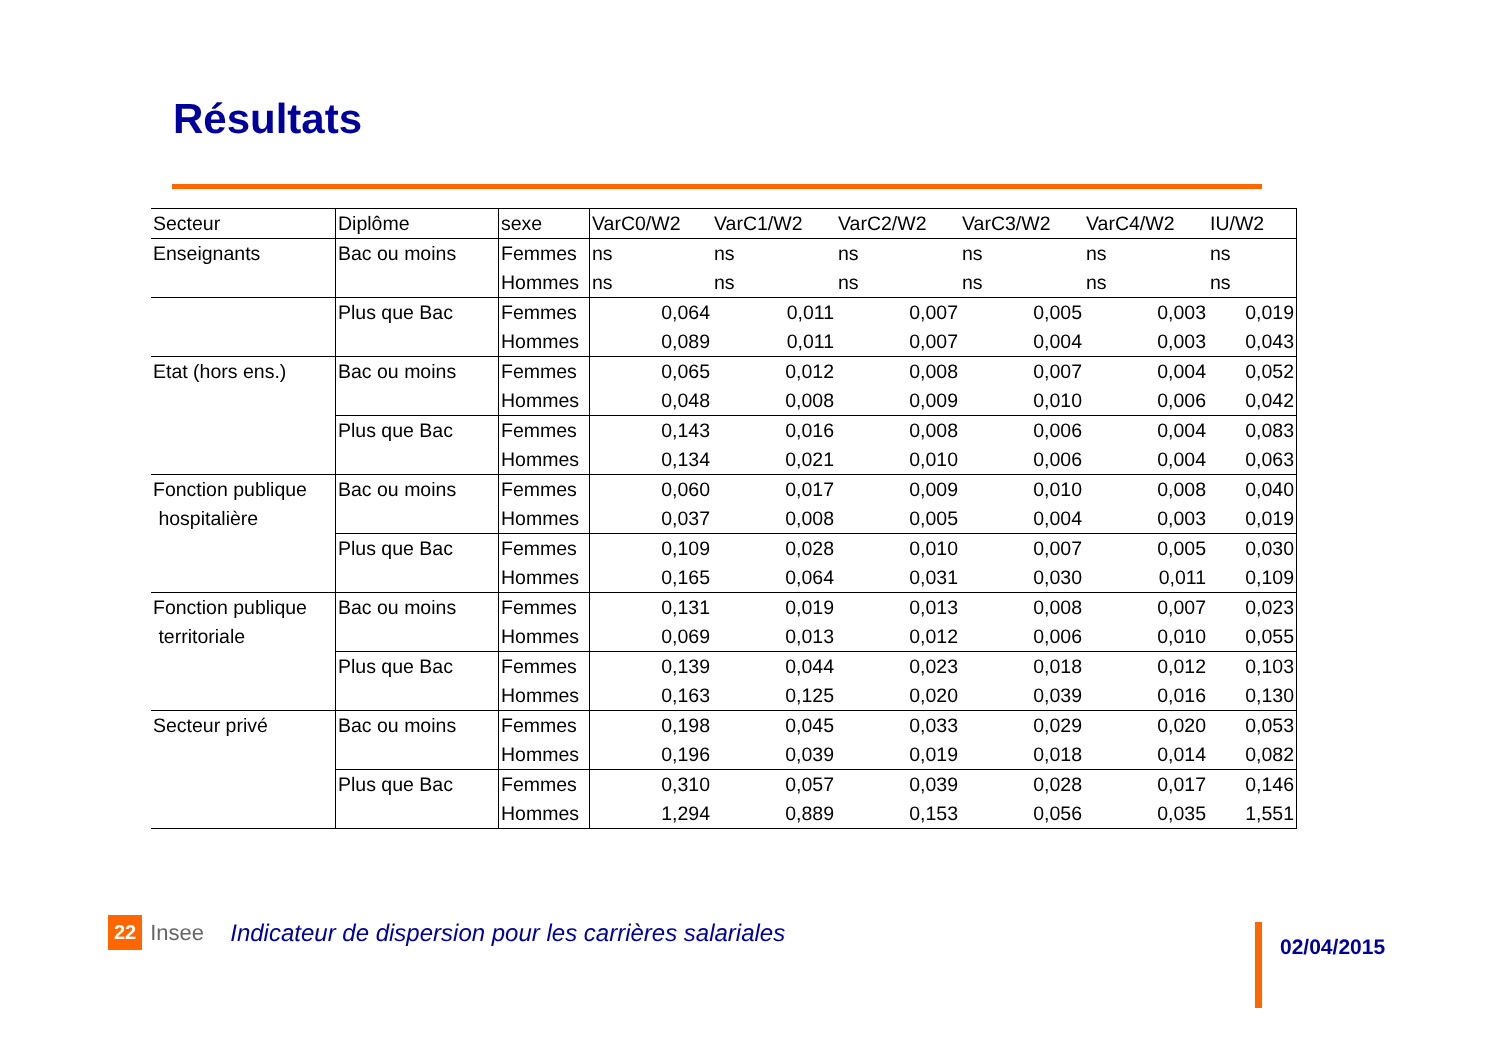Résultats
| Secteur | Diplôme | sexe | VarC0/W2 | VarC1/W2 | VarC2/W2 | VarC3/W2 | VarC4/W2 | IU/W2 |
| --- | --- | --- | --- | --- | --- | --- | --- | --- |
| Enseignants | Bac ou moins | Femmes | ns | ns | ns | ns | ns | ns |
| | | Hommes | ns | ns | ns | ns | ns | ns |
| | Plus que Bac | Femmes | 0,064 | 0,011 | 0,007 | 0,005 | 0,003 | 0,019 |
| | | Hommes | 0,089 | 0,011 | 0,007 | 0,004 | 0,003 | 0,043 |
| Etat (hors ens.) | Bac ou moins | Femmes | 0,065 | 0,012 | 0,008 | 0,007 | 0,004 | 0,052 |
| | | Hommes | 0,048 | 0,008 | 0,009 | 0,010 | 0,006 | 0,042 |
| | Plus que Bac | Femmes | 0,143 | 0,016 | 0,008 | 0,006 | 0,004 | 0,083 |
| | | Hommes | 0,134 | 0,021 | 0,010 | 0,006 | 0,004 | 0,063 |
| Fonction publique | Bac ou moins | Femmes | 0,060 | 0,017 | 0,009 | 0,010 | 0,008 | 0,040 |
| hospitalière | | Hommes | 0,037 | 0,008 | 0,005 | 0,004 | 0,003 | 0,019 |
| | Plus que Bac | Femmes | 0,109 | 0,028 | 0,010 | 0,007 | 0,005 | 0,030 |
| | | Hommes | 0,165 | 0,064 | 0,031 | 0,030 | 0,011 | 0,109 |
| Fonction publique | Bac ou moins | Femmes | 0,131 | 0,019 | 0,013 | 0,008 | 0,007 | 0,023 |
| territoriale | | Hommes | 0,069 | 0,013 | 0,012 | 0,006 | 0,010 | 0,055 |
| | Plus que Bac | Femmes | 0,139 | 0,044 | 0,023 | 0,018 | 0,012 | 0,103 |
| | | Hommes | 0,163 | 0,125 | 0,020 | 0,039 | 0,016 | 0,130 |
| Secteur privé | Bac ou moins | Femmes | 0,198 | 0,045 | 0,033 | 0,029 | 0,020 | 0,053 |
| | | Hommes | 0,196 | 0,039 | 0,019 | 0,018 | 0,014 | 0,082 |
| | Plus que Bac | Femmes | 0,310 | 0,057 | 0,039 | 0,028 | 0,017 | 0,146 |
| | | Hommes | 1,294 | 0,889 | 0,153 | 0,056 | 0,035 | 1,551 |
22 Insee Indicateur de dispersion pour les carrières salariales
02/04/2015